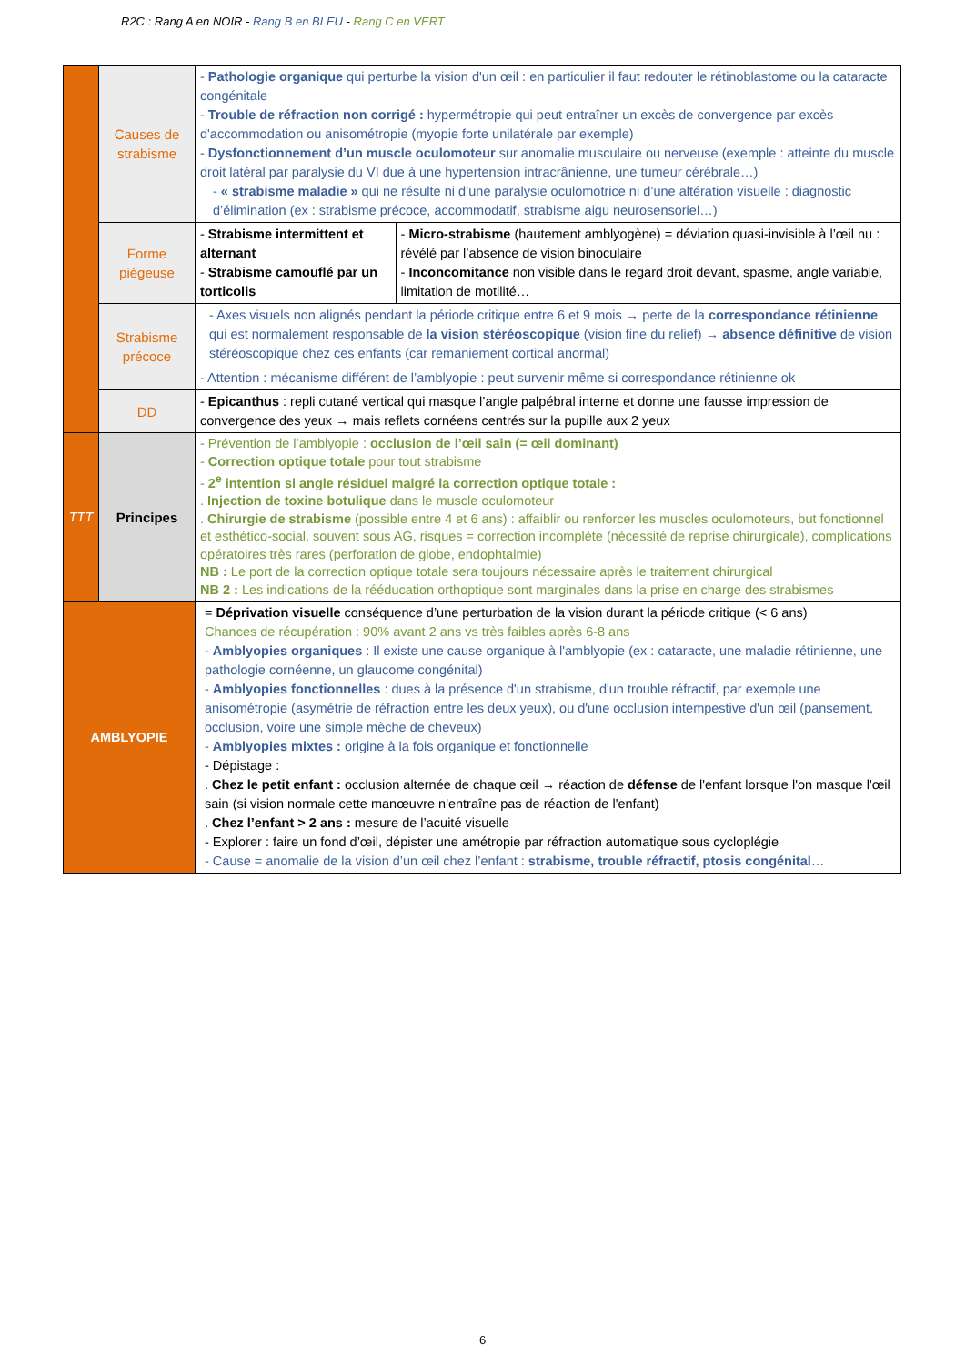R2C : Rang A en NOIR - Rang B en BLEU - Rang C en VERT
| | Causes de strabisme | - Pathologie organique qui perturbe la vision d'un œil : en particulier il faut redouter le rétinoblastome ou la cataracte congénitale - Trouble de réfraction non corrigé : hypermétropie qui peut entraîner un excès de convergence par excès d'accommodation ou anisométropie (myopie forte unilatérale par exemple) - Dysfonctionnement d’un muscle oculomoteur sur anomalie musculaire ou nerveuse (exemple : atteinte du muscle droit latéral par paralysie du VI due à une hypertension intracrânienne, une tumeur cérébrale…) - « strabisme maladie » qui ne résulte ni d’une paralysie oculomotrice ni d’une altération visuelle : diagnostic d’élimination (ex : strabisme précoce, accommodatif, strabisme aigu neurosensoriel…) | |
| | Forme piégeuse | - Strabisme intermittent et alternant - Strabisme camouflé par un torticolis | - Micro-strabisme (hautement amblyogène) = déviation quasi-invisible à l’œil nu : révélé par l’absence de vision binoculaire - Inconcomitance non visible dans le regard droit devant, spasme, angle variable, limitation de motilité… |
| | Strabisme précoce | - Axes visuels non alignés pendant la période critique entre 6 et 9 mois → perte de la correspondance rétinienne qui est normalement responsable de la vision stéréoscopique (vision fine du relief) → absence définitive de vision stéréoscopique chez ces enfants (car remaniement cortical anormal) - Attention : mécanisme différent de l’amblyopie : peut survenir même si correspondance rétinienne ok | |
| | DD | - Epicanthus : repli cutané vertical qui masque l’angle palpébral interne et donne une fausse impression de convergence des yeux → mais reflets cornéens centrés sur la pupille aux 2 yeux | |
| TTT | Principes | - Prévention de l’amblyopie : occlusion de l’œil sain (= œil dominant) - Correction optique totale pour tout strabisme - 2<sup>e</sup> intention si angle résiduel malgré la correction optique totale : . Injection de toxine botulique dans le muscle oculomoteur . Chirurgie de strabisme (possible entre 4 et 6 ans) : affaiblir ou renforcer les muscles oculomoteurs, but fonctionnel et esthético-social, souvent sous AG, risques = correction incomplète (nécessité de reprise chirurgicale), complications opératoires très rares (perforation de globe, endophtalmie) NB : Le port de la correction optique totale sera toujours nécessaire après le traitement chirurgical NB 2 : Les indications de la rééducation orthoptique sont marginales dans la prise en charge des strabismes | |
| AMBLYOPIE | | = Déprivation visuelle conséquence d’une perturbation de la vision durant la période critique (< 6 ans) Chances de récupération : 90% avant 2 ans vs très faibles après 6-8 ans - Amblyopies organiques : Il existe une cause organique à l'amblyopie (ex : cataracte, une maladie rétinienne, une pathologie cornéenne, un glaucome congénital) - Amblyopies fonctionnelles : dues à la présence d'un strabisme, d'un trouble réfractif, par exemple une anisométropie (asymétrie de réfraction entre les deux yeux), ou d'une occlusion intempestive d'un œil (pansement, occlusion, voire une simple mèche de cheveux) - Amblyopies mixtes : origine à la fois organique et fonctionnelle - Dépistage : . Chez le petit enfant : occlusion alternée de chaque œil → réaction de défense de l'enfant lorsque l'on masque l'œil sain (si vision normale cette manœuvre n'entraîne pas de réaction de l'enfant) . Chez l’enfant > 2 ans : mesure de l’acuité visuelle - Explorer : faire un fond d’œil, dépister une amétropie par réfraction automatique sous cycloplégie - Cause = anomalie de la vision d’un œil chez l’enfant : strabisme, trouble réfractif, ptosis congénital … | |
6